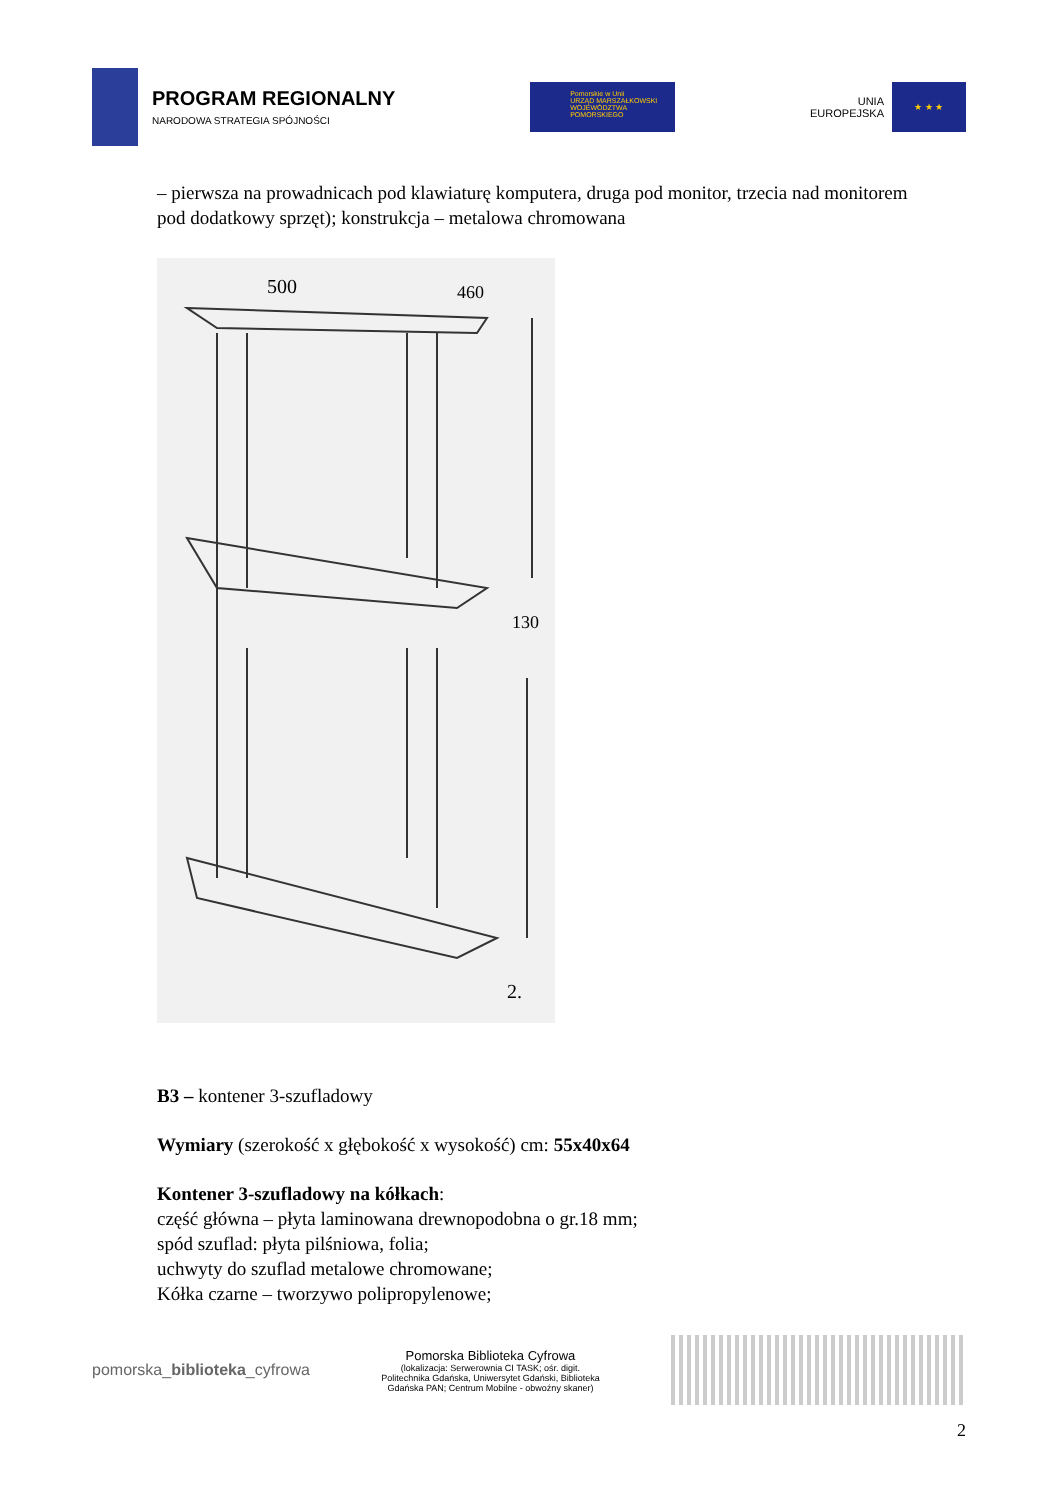PROGRAM REGIONALNY
NARODOWA STRATEGIA SPÓJNOŚCI
Pomorskie w Unii
URZĄD MARSZAŁKOWSKI WOJEWÓDZTWA POMORSKIEGO
UNIA
EUROPEJSKA
★ ★ ★
– pierwsza na prowadnicach pod klawiaturę komputera, druga pod monitor, trzecia nad monitorem pod dodatkowy sprzęt); konstrukcja – metalowa chromowana
500
460
130
2.
B3 – kontener 3-szufladowy
Wymiary (szerokość x głębokość x wysokość) cm: 55x40x64
Kontener 3-szufladowy na kółkach:
część główna – płyta laminowana drewnopodobna o gr.18 mm;
spód szuflad: płyta pilśniowa, folia;
uchwyty do szuflad metalowe chromowane;
Kółka czarne – tworzywo polipropylenowe;
pomorska_biblioteka_cyfrowa
Pomorska Biblioteka Cyfrowa
(lokalizacja: Serwerownia CI TASK; ośr. digit. Politechnika Gdańska, Uniwersytet Gdański, Biblioteka Gdańska PAN; Centrum Mobilne - obwoźny skaner)
2